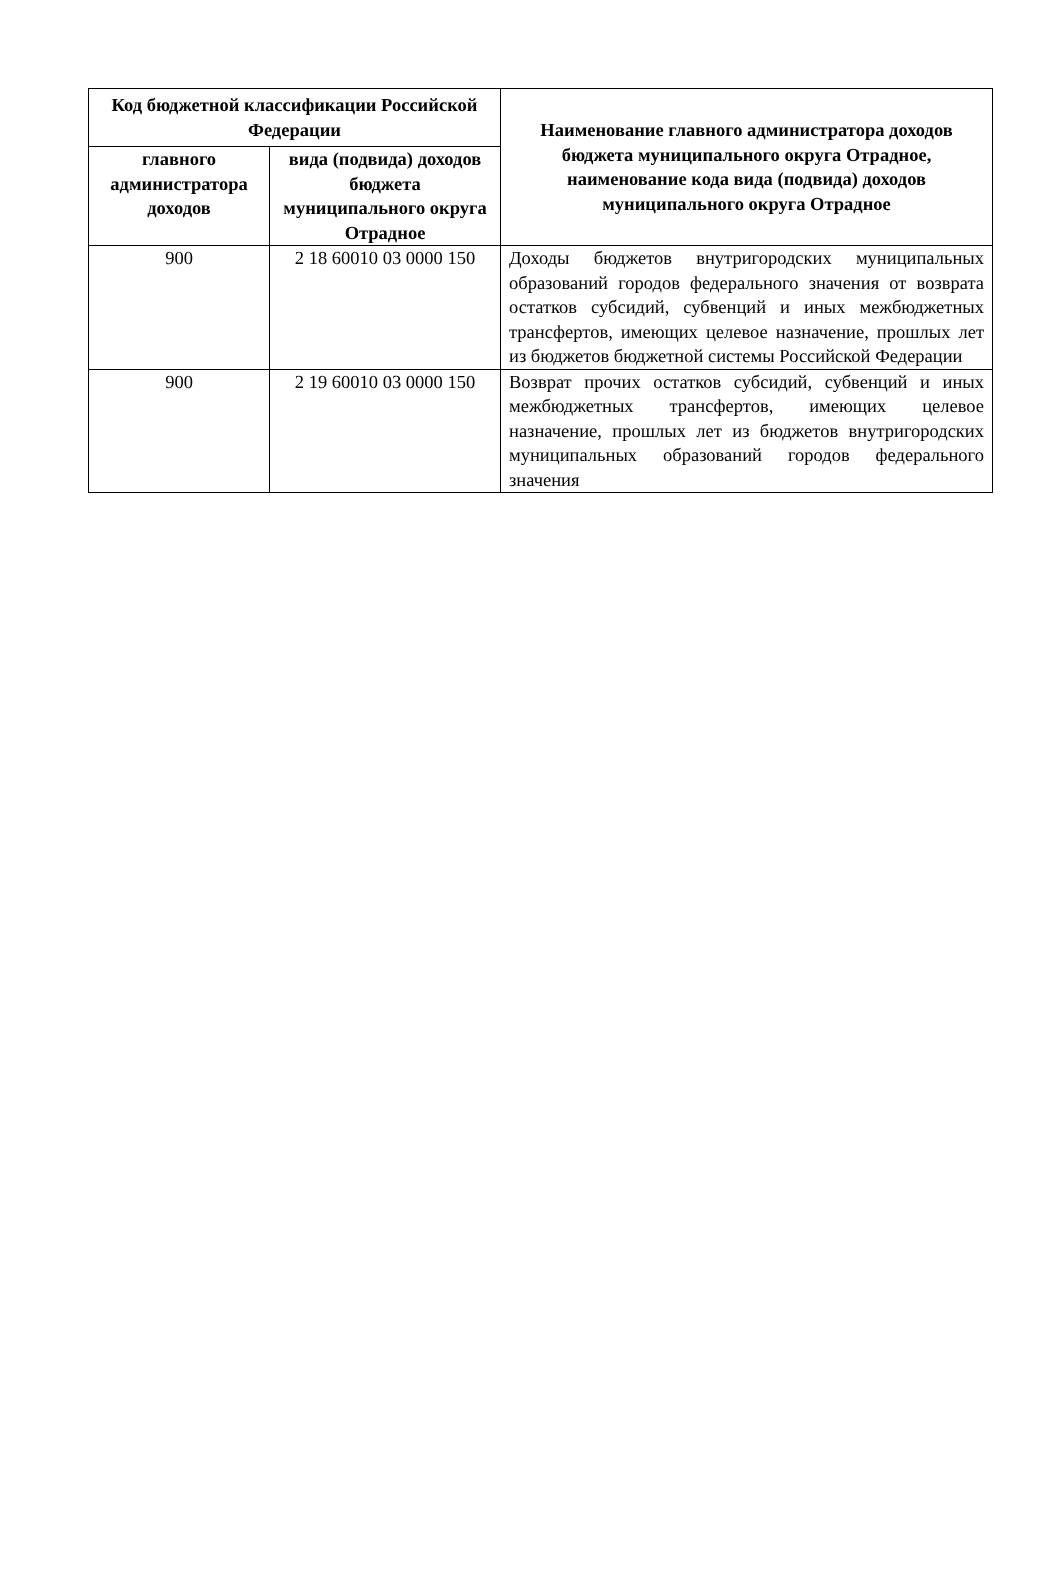| Код бюджетной классификации Российской Федерации | | Наименование главного администратора доходов бюджета муниципального округа Отрадное, наименование кода вида (подвида) доходов муниципального округа Отрадное |
| --- | --- | --- |
| главного администратора доходов | вида (подвида) доходов бюджета муниципального округа Отрадное | |
| 900 | 2 18 60010 03 0000 150 | Доходы бюджетов внутригородских муниципальных образований городов федерального значения от возврата остатков субсидий, субвенций и иных межбюджетных трансфертов, имеющих целевое назначение, прошлых лет из бюджетов бюджетной системы Российской Федерации |
| 900 | 2 19 60010 03 0000 150 | Возврат прочих остатков субсидий, субвенций и иных межбюджетных трансфертов, имеющих целевое назначение, прошлых лет из бюджетов внутригородских муниципальных образований городов федерального значения |